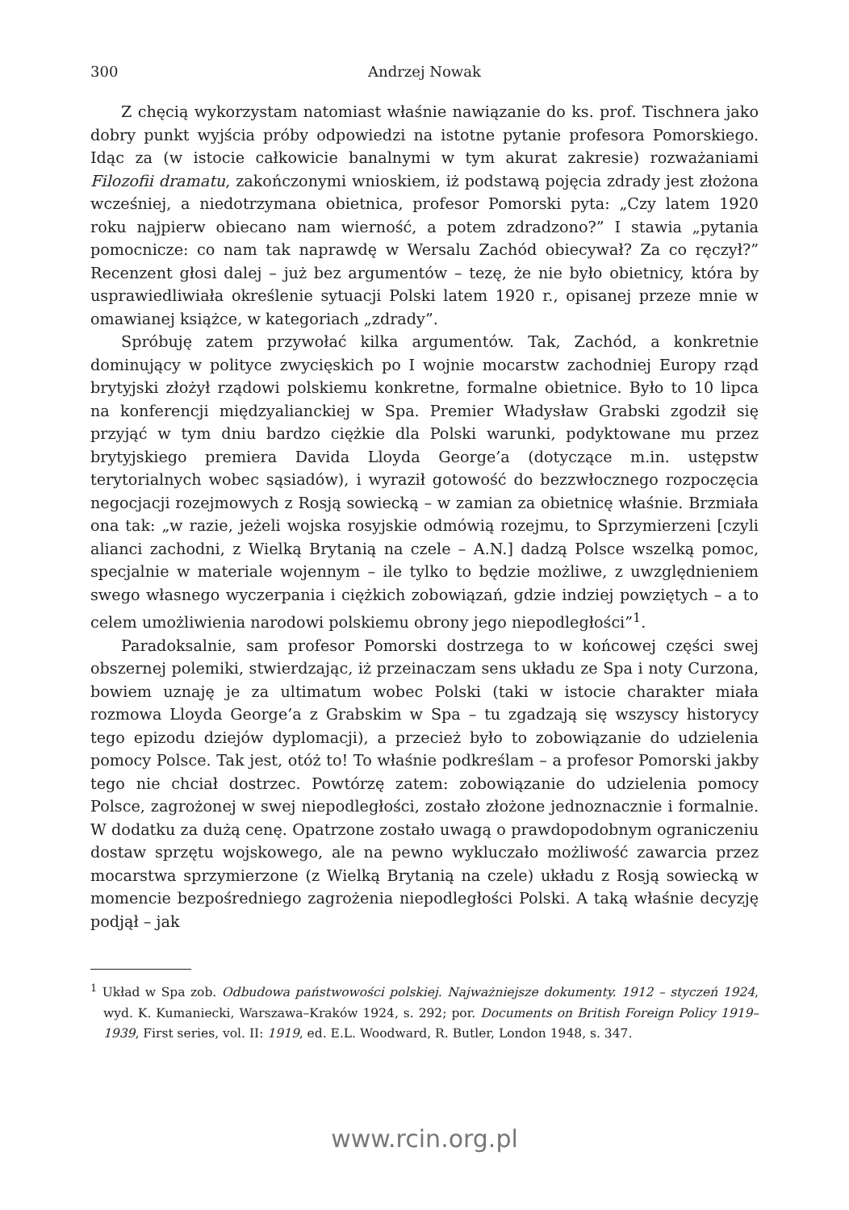300 Andrzej Nowak
Z chęcią wykorzystam natomiast właśnie nawiązanie do ks. prof. Tischnera jako dobry punkt wyjścia próby odpowiedzi na istotne pytanie profesora Pomorskiego. Idąc za (w istocie całkowicie banalnymi w tym akurat zakresie) rozważaniami Filozofii dramatu, zakończonymi wnioskiem, iż podstawą pojęcia zdrady jest złożona wcześniej, a niedotrzymana obietnica, profesor Pomorski pyta: „Czy latem 1920 roku najpierw obiecano nam wierność, a potem zdradzono?” I stawia „pytania pomocnicze: co nam tak naprawdę w Wersalu Zachód obiecywał? Za co ręczył?” Recenzent głosi dalej – już bez argumentów – tezę, że nie było obietnicy, która by usprawiedliwiała określenie sytuacji Polski latem 1920 r., opisanej przeze mnie w omawianej książce, w kategoriach „zdrady”.
Spróbuję zatem przywołać kilka argumentów. Tak, Zachód, a konkretnie dominujący w polityce zwycięskich po I wojnie mocarstw zachodniej Europy rząd brytyjski złożył rządowi polskiemu konkretne, formalne obietnice. Było to 10 lipca na konferencji międzyalianckiej w Spa. Premier Władysław Grabski zgodził się przyjąć w tym dniu bardzo ciężkie dla Polski warunki, podyktowane mu przez brytyjskiego premiera Davida Lloyda George’a (dotyczące m.in. ustępstw terytorialnych wobec sąsiadów), i wyraził gotowość do bezzwłocznego rozpoczęcia negocjacji rozejmowych z Rosją sowiecką – w zamian za obietnicę właśnie. Brzmiała ona tak: „w razie, jeżeli wojska rosyjskie odmówią rozejmu, to Sprzymierzeni [czyli alianci zachodni, z Wielką Brytanią na czele – A.N.] dadzą Polsce wszelką pomoc, specjalnie w materiale wojennym – ile tylko to będzie możliwe, z uwzględnieniem swego własnego wyczerpania i ciężkich zobowiązań, gdzie indziej powziętych – a to celem umożliwienia narodowi polskiemu obrony jego niepodległości”<sup>1</sup>.
Paradoksalnie, sam profesor Pomorski dostrzega to w końcowej części swej obszernej polemiki, stwierdzając, iż przeinaczam sens układu ze Spa i noty Curzona, bowiem uznaję je za ultimatum wobec Polski (taki w istocie charakter miała rozmowa Lloyda George’a z Grabskim w Spa – tu zgadzają się wszyscy historycy tego epizodu dziejów dyplomacji), a przecież było to zobowiązanie do udzielenia pomocy Polsce. Tak jest, otóż to! To właśnie podkreślam – a profesor Pomorski jakby tego nie chciał dostrzec. Powtórzę zatem: zobowiązanie do udzielenia pomocy Polsce, zagrożonej w swej niepodległości, zostało złożone jednoznacznie i formalnie. W dodatku za dużą cenę. Opatrzone zostało uwagą o prawdopodobnym ograniczeniu dostaw sprzętu wojskowego, ale na pewno wykluczało możliwość zawarcia przez mocarstwa sprzymierzone (z Wielką Brytanią na czele) układu z Rosją sowiecką w momencie bezpośredniego zagrożenia niepodległości Polski. A taką właśnie decyzję podjął – jak
<sup>1</sup> Układ w Spa zob. Odbudowa państwowości polskiej. Najważniejsze dokumenty. 1912 – styczeń 1924, wyd. K. Kumaniecki, Warszawa–Kraków 1924, s. 292; por. Documents on British Foreign Policy 1919–1939, First series, vol. II: 1919, ed. E.L. Woodward, R. Butler, London 1948, s. 347.
www.rcin.org.pl